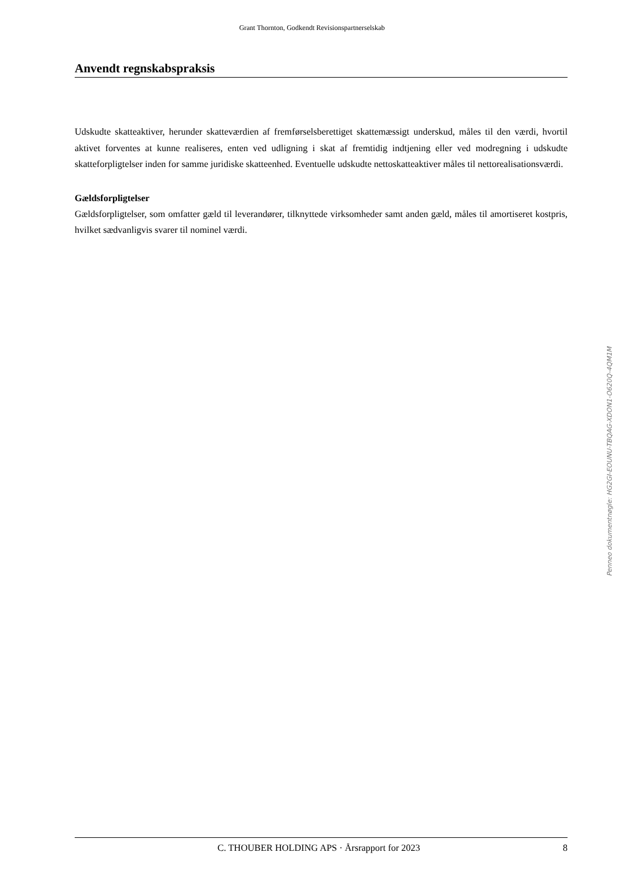Grant Thornton, Godkendt Revisionspartnerselskab
Anvendt regnskabspraksis
Udskudte skatteaktiver, herunder skatteværdien af fremførselsberettiget skattemæssigt underskud, måles til den værdi, hvortil aktivet forventes at kunne realiseres, enten ved udligning i skat af fremtidig indtjening eller ved modregning i udskudte skatteforpligtelser inden for samme juridiske skatteenhed. Eventuelle udskudte nettoskatteaktiver måles til nettorealisationsværdi.
Gældsforpligtelser
Gældsforpligtelser, som omfatter gæld til leverandører, tilknyttede virksomheder samt anden gæld, måles til amortiseret kostpris, hvilket sædvanligvis svarer til nominel værdi.
Penneo dokumentnøgle: HG2GI-EOUNU-TBQAG-XDON1-O620Q-4QM1M
C. THOUBER HOLDING APS · Årsrapport for 2023 8